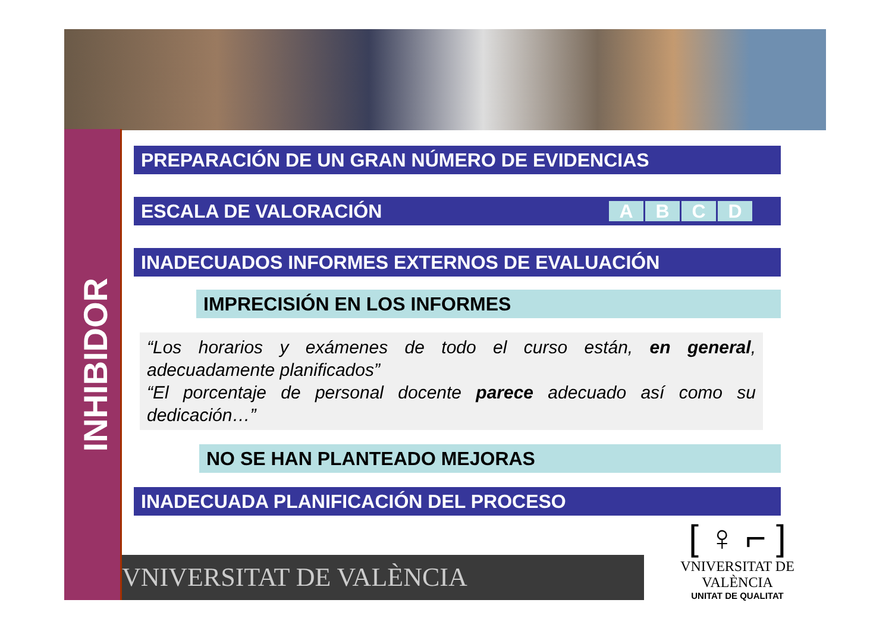INHIBIDOR
PREPARACIÓN DE UN GRAN NÚMERO DE EVIDENCIAS
ESCALA DE VALORACIÓN
A B C D
INADECUADOS INFORMES EXTERNOS DE EVALUACIÓN
IMPRECISIÓN EN LOS INFORMES
“Los horarios y exámenes de todo el curso están, en general, adecuadamente planificados”
“El porcentaje de personal docente parece adecuado así como su dedicación…”
NO SE HAN PLANTEADO MEJORAS
INADECUADA PLANIFICACIÓN DEL PROCESO
VNIVERSITAT DE VALÈNCIA
[ ♀ ⌐ ]
VNIVERSITAT DE VALÈNCIA
UNITAT DE QUALITAT